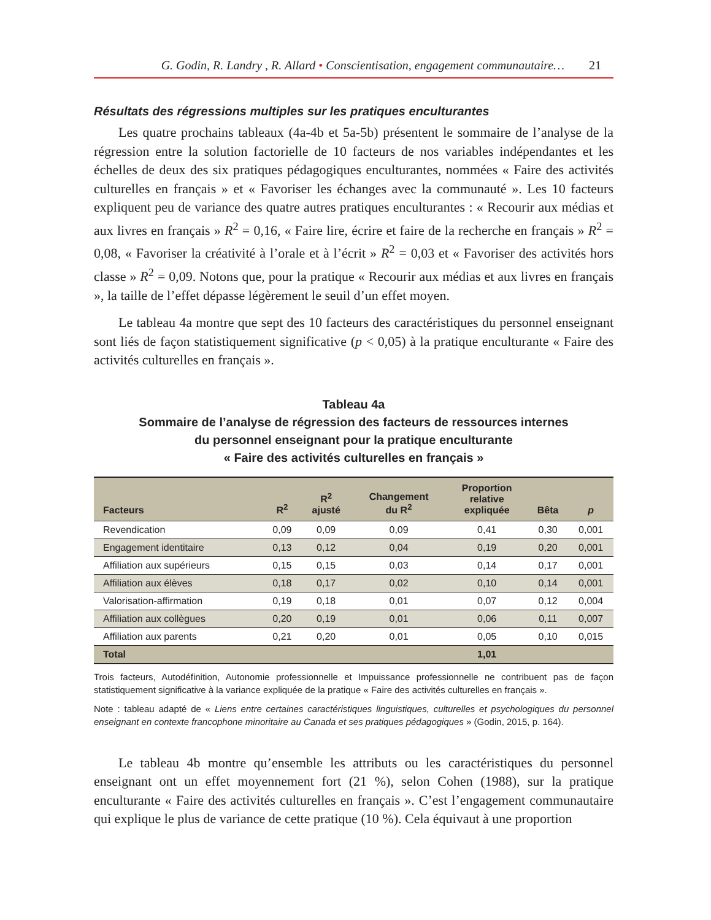G. Godin, R. Landry , R. Allard • Conscientisation, engagement communautaire… 21
Résultats des régressions multiples sur les pratiques enculturantes
Les quatre prochains tableaux (4a-4b et 5a-5b) présentent le sommaire de l’analyse de la régression entre la solution factorielle de 10 facteurs de nos variables indépendantes et les échelles de deux des six pratiques pédagogiques enculturantes, nommées « Faire des activités culturelles en français » et « Favoriser les échanges avec la communauté ». Les 10 facteurs expliquent peu de variance des quatre autres pratiques enculturantes : « Recourir aux médias et aux livres en français » R<sup>2</sup> = 0,16, « Faire lire, écrire et faire de la recherche en français » R<sup>2</sup> = 0,08, « Favoriser la créativité à l’orale et à l’écrit » R<sup>2</sup> = 0,03 et « Favoriser des activités hors classe » R<sup>2</sup> = 0,09. Notons que, pour la pratique « Recourir aux médias et aux livres en français », la taille de l’effet dépasse légèrement le seuil d’un effet moyen.
Le tableau 4a montre que sept des 10 facteurs des caractéristiques du personnel enseignant sont liés de façon statistiquement significative (p < 0,05) à la pratique enculturante « Faire des activités culturelles en français ».
Tableau 4a
Sommaire de l’analyse de régression des facteurs de ressources internes
du personnel enseignant pour la pratique enculturante
« Faire des activités culturelles en français »
| Facteurs | R<sup>2</sup> | R<sup>2</sup> ajusté | Changement du R<sup>2</sup> | Proportion relative expliquée | Bêta | p |
| --- | --- | --- | --- | --- | --- | --- |
| Revendication | 0,09 | 0,09 | 0,09 | 0,41 | 0,30 | 0,001 |
| Engagement identitaire | 0,13 | 0,12 | 0,04 | 0,19 | 0,20 | 0,001 |
| Affiliation aux supérieurs | 0,15 | 0,15 | 0,03 | 0,14 | 0,17 | 0,001 |
| Affiliation aux élèves | 0,18 | 0,17 | 0,02 | 0,10 | 0,14 | 0,001 |
| Valorisation-affirmation | 0,19 | 0,18 | 0,01 | 0,07 | 0,12 | 0,004 |
| Affiliation aux collègues | 0,20 | 0,19 | 0,01 | 0,06 | 0,11 | 0,007 |
| Affiliation aux parents | 0,21 | 0,20 | 0,01 | 0,05 | 0,10 | 0,015 |
| Total | | | | 1,01 | | |
Trois facteurs, Autodéfinition, Autonomie professionnelle et Impuissance professionnelle ne contribuent pas de façon statistiquement significative à la variance expliquée de la pratique « Faire des activités culturelles en français ».
Note : tableau adapté de « Liens entre certaines caractéristiques linguistiques, culturelles et psychologiques du personnel enseignant en contexte francophone minoritaire au Canada et ses pratiques pédagogiques » (Godin, 2015, p. 164).
Le tableau 4b montre qu’ensemble les attributs ou les caractéristiques du personnel enseignant ont un effet moyennement fort (21 %), selon Cohen (1988), sur la pratique enculturante « Faire des activités culturelles en français ». C’est l’engagement communautaire qui explique le plus de variance de cette pratique (10 %). Cela équivaut à une proportion